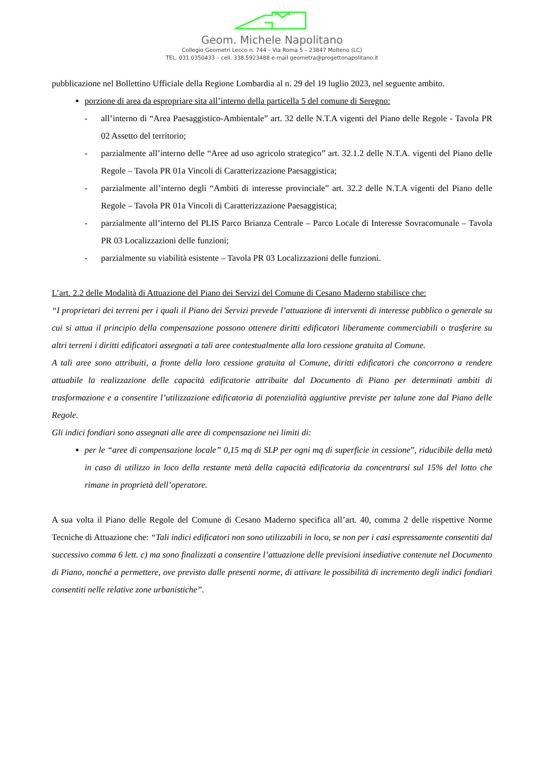Geom. Michele Napolitano
Collegio Geometri Lecco n. 744 – Via Roma 5 – 23847 Molteno (LC)
TEL. 031.0350433 – cell. 338.5923488 e-mail geometra@progettonapolitano.it
pubblicazione nel Bollettino Ufficiale della Regione Lombardia al n. 29 del 19 luglio 2023, nel seguente ambito.
porzione di area da espropriare sita all’interno della particella 5 del comune di Seregno:
- all’interno di “Area Paesaggistico-Ambientale” art. 32 delle N.T.A vigenti del Piano delle Regole - Tavola PR 02 Assetto del territorio;
- parzialmente all’interno delle “Aree ad uso agricolo strategico” art. 32.1.2 delle N.T.A. vigenti del Piano delle Regole – Tavola PR 01a Vincoli di Caratterizzazione Paesaggistica;
- parzialmente all’interno degli “Ambiti di interesse provinciale” art. 32.2 delle N.T.A vigenti del Piano delle Regole – Tavola PR 01a Vincoli di Caratterizzazione Paesaggistica;
- parzialmente all’interno del PLIS Parco Brianza Centrale – Parco Locale di Interesse Sovracomunale – Tavola PR 03 Localizzazioni delle funzioni;
- parzialmente su viabilità esistente – Tavola PR 03 Localizzazioni delle funzioni.
L’art. 2.2 delle Modalità di Attuazione del Piano dei Servizi del Comune di Cesano Maderno stabilisce che:
“I proprietari dei terreni per i quali il Piano dei Servizi prevede l’attuazione di interventi di interesse pubblico o generale su cui si attua il principio della compensazione possono ottenere diritti edificatori liberamente commerciabili o trasferire su altri terreni i diritti edificatori assegnati a tali aree contestualmente alla loro cessione gratuita al Comune.
A tali aree sono attribuiti, a fronte della loro cessione gratuita al Comune, diritti edificatori che concorrono a rendere attuabile la realizzazione delle capacità edificatorie attribuite dal Documento di Piano per determinati ambiti di trasformazione e a consentire l’utilizzazione edificatoria di potenzialità aggiuntive previste per talune zone dal Piano delle Regole.
Gli indici fondiari sono assegnati alle aree di compensazione nei limiti di:
per le “aree di compensazione locale” 0,15 mq di SLP per ogni mq di superficie in cessione”, riducibile della metà in caso di utilizzo in loco della restante metà della capacità edificatoria da concentrarsi sul 15% del lotto che rimane in proprietà dell’operatore.
A sua volta il Piano delle Regole del Comune di Cesano Maderno specifica all’art. 40, comma 2 delle rispettive Norme Tecniche di Attuazione che: “Tali indici edificatori non sono utilizzabili in loco, se non per i casi espressamente consentiti dal successivo comma 6 lett. c) ma sono finalizzati a consentire l’attuazione delle previsioni insediative contenute nel Documento di Piano, nonché a permettere, ove previsto dalle presenti norme, di attivare le possibilità di incremento degli indici fondiari consentiti nelle relative zone urbanistiche”.